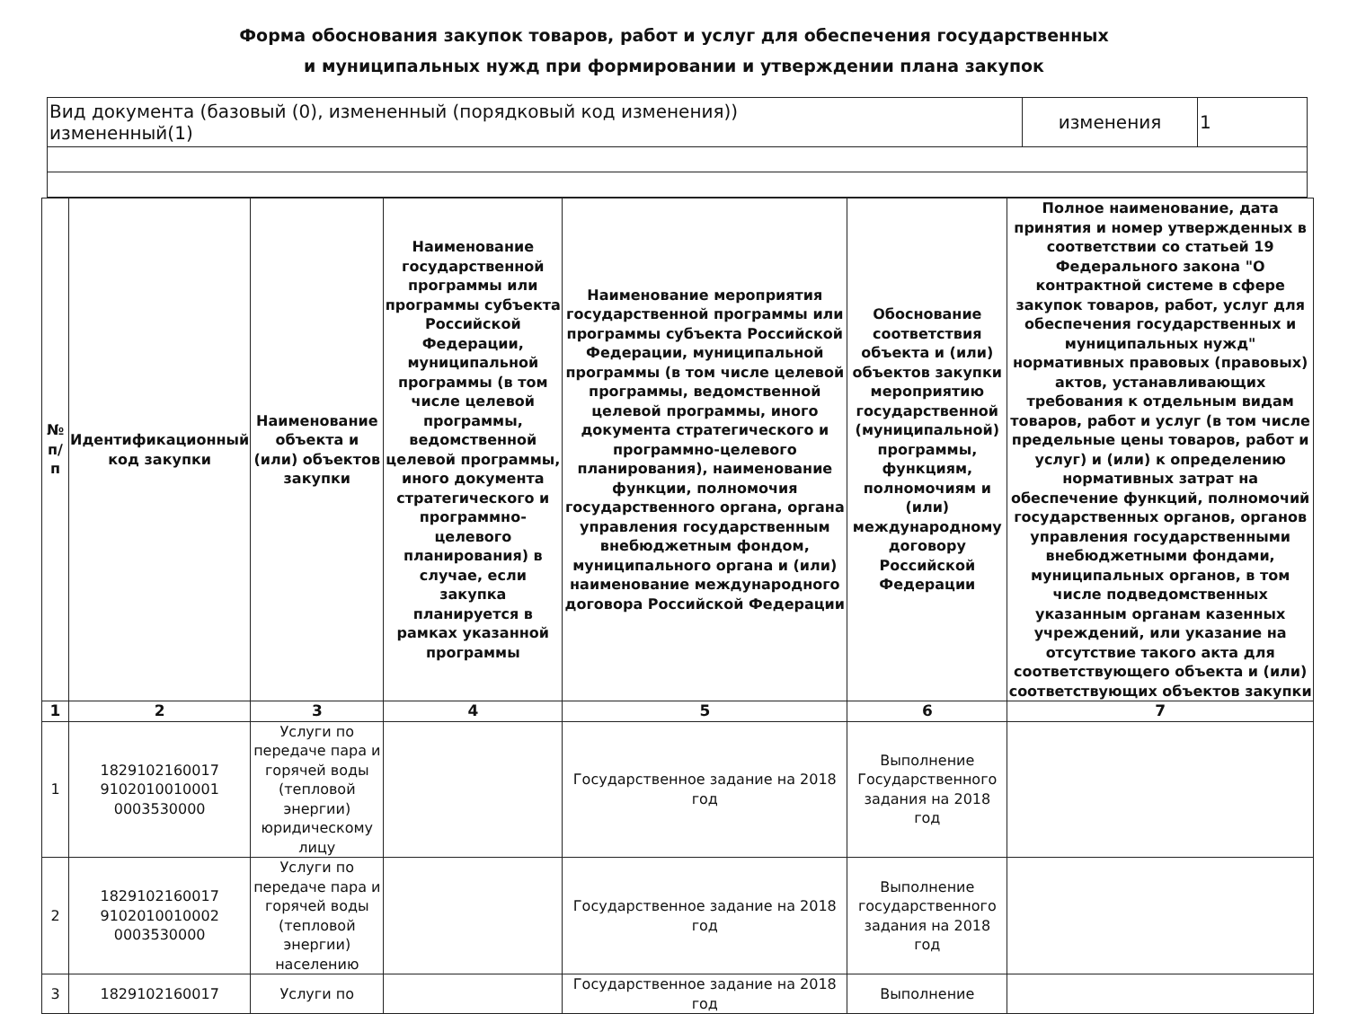Форма обоснования закупок товаров, работ и услуг для обеспечения государственных
и муниципальных нужд при формировании и утверждении плана закупок
| Вид документа (базовый (0), измененный (порядковый код изменения)) измененный(1) | изменения | 1 |
| № п/п | Идентификационный код закупки | Наименование объекта и (или) объектов закупки | Наименование государственной программы или программы субъекта Российской Федерации, муниципальной программы (в том числе целевой программы, ведомственной целевой программы, иного документа стратегического и программно-целевого планирования) в случае, если закупка планируется в рамках указанной программы | Наименование мероприятия государственной программы или программы субъекта Российской Федерации, муниципальной программы (в том числе целевой программы, ведомственной целевой программы, иного документа стратегического и программно-целевого планирования), наименование функции, полномочия государственного органа, органа управления государственным внебюджетным фондом, муниципального органа и (или) наименование международного договора Российской Федерации | Обоснование соответствия объекта и (или) объектов закупки мероприятию государственной (муниципальной) программы, функциям, полномочиям и (или) международному договору Российской Федерации | Полное наименование, дата принятия и номер утвержденных в соответствии со статьей 19 Федерального закона "О контрактной системе в сфере закупок товаров, работ, услуг для обеспечения государственных и муниципальных нужд" нормативных правовых (правовых) актов, устанавливающих требования к отдельным видам товаров, работ и услуг (в том числе предельные цены товаров, работ и услуг) и (или) к определению нормативных затрат на обеспечение функций, полномочий государственных органов, органов управления государственными внебюджетными фондами, муниципальных органов, в том числе подведомственных указанным органам казенных учреждений, или указание на отсутствие такого акта для соответствующего объекта и (или) соответствующих объектов закупки |
| --- | --- | --- | --- | --- | --- | --- |
| 1 | 2 | 3 | 4 | 5 | 6 | 7 |
| 1 | 1829102160017 9102010010001 0003530000 | Услуги по передаче пара и горячей воды (тепловой энергии) юридическому лицу | | Государственное задание на 2018 год | Выполнение Государственного задания на 2018 год | |
| 2 | 1829102160017 9102010010002 0003530000 | Услуги по передаче пара и горячей воды (тепловой энергии) населению | | Государственное задание на 2018 год | Выполнение государственного задания на 2018 год | |
| 3 | 1829102160017 | Услуги по | | Государственное задание на 2018 год | Выполнение | |